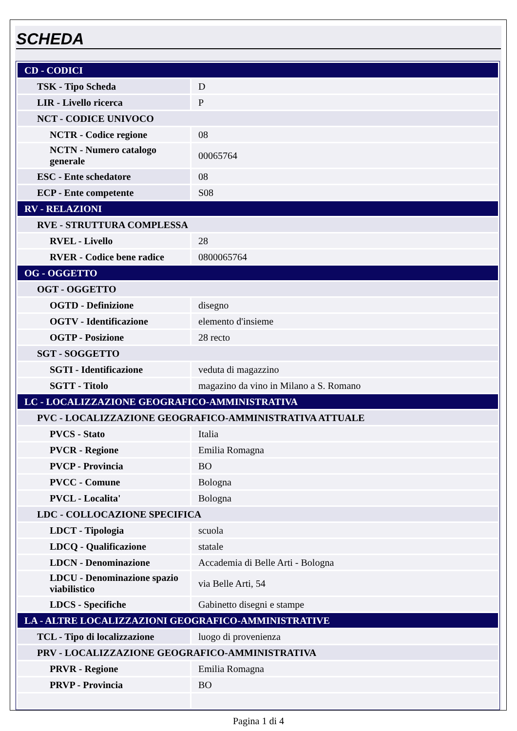SCHEDA
| CD - CODICI | |
| TSK - Tipo Scheda | D |
| LIR - Livello ricerca | P |
| NCT - CODICE UNIVOCO | |
| NCTR - Codice regione | 08 |
| NCTN - Numero catalogo generale | 00065764 |
| ESC - Ente schedatore | 08 |
| ECP - Ente competente | S08 |
| RV - RELAZIONI | |
| RVE - STRUTTURA COMPLESSA | |
| RVEL - Livello | 28 |
| RVER - Codice bene radice | 0800065764 |
| OG - OGGETTO | |
| OGT - OGGETTO | |
| OGTD - Definizione | disegno |
| OGTV - Identificazione | elemento d'insieme |
| OGTP - Posizione | 28 recto |
| SGT - SOGGETTO | |
| SGTI - Identificazione | veduta di magazzino |
| SGTT - Titolo | magazino da vino in Milano a S. Romano |
| LC - LOCALIZZAZIONE GEOGRAFICO-AMMINISTRATIVA | |
| PVC - LOCALIZZAZIONE GEOGRAFICO-AMMINISTRATIVA ATTUALE | |
| PVCS - Stato | Italia |
| PVCR - Regione | Emilia Romagna |
| PVCP - Provincia | BO |
| PVCC - Comune | Bologna |
| PVCL - Localita' | Bologna |
| LDC - COLLOCAZIONE SPECIFICA | |
| LDCT - Tipologia | scuola |
| LDCQ - Qualificazione | statale |
| LDCN - Denominazione | Accademia di Belle Arti - Bologna |
| LDCU - Denominazione spazio viabilistico | via Belle Arti, 54 |
| LDCS - Specifiche | Gabinetto disegni e stampe |
| LA - ALTRE LOCALIZZAZIONI GEOGRAFICO-AMMINISTRATIVE | |
| TCL - Tipo di localizzazione | luogo di provenienza |
| PRV - LOCALIZZAZIONE GEOGRAFICO-AMMINISTRATIVA | |
| PRVR - Regione | Emilia Romagna |
| PRVP - Provincia | BO |
Pagina 1 di 4